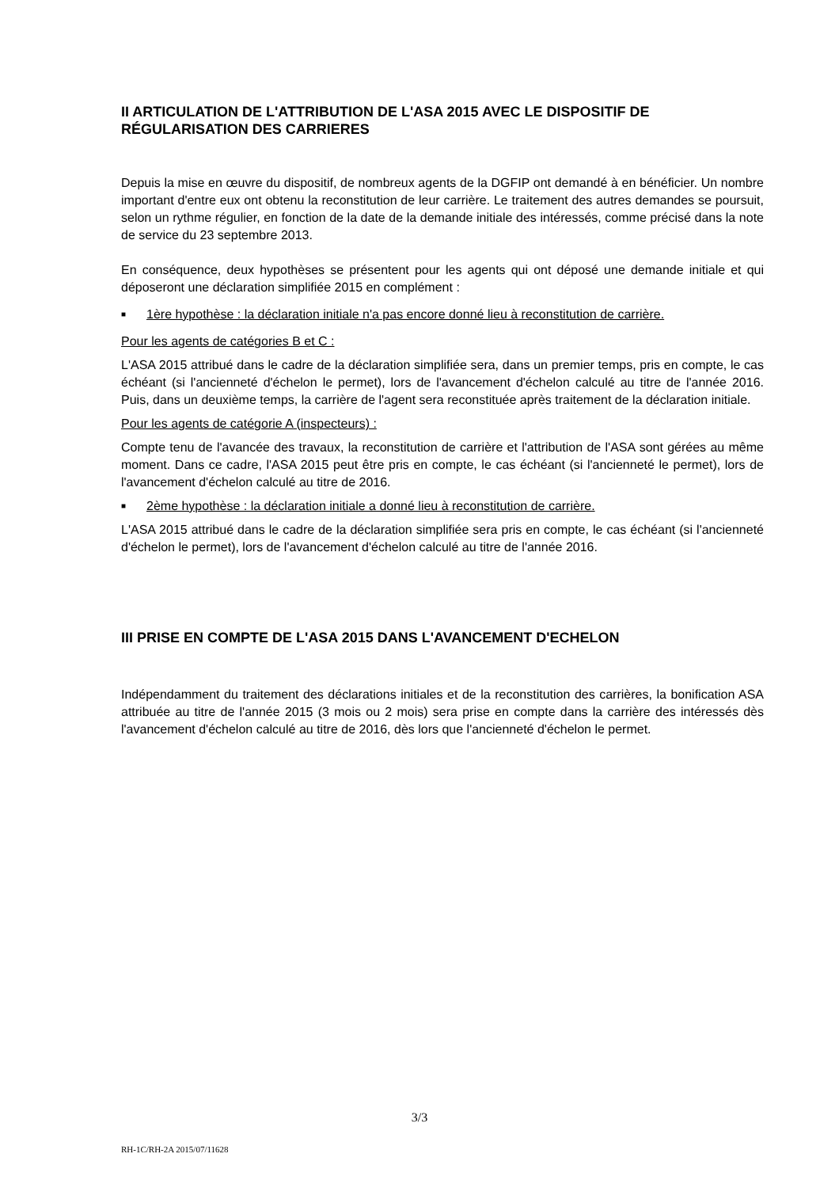II ARTICULATION DE L'ATTRIBUTION DE L'ASA 2015 AVEC LE DISPOSITIF DE RÉGULARISATION DES CARRIERES
Depuis la mise en œuvre du dispositif, de nombreux agents de la DGFIP ont demandé à en bénéficier. Un nombre important d'entre eux ont obtenu la reconstitution de leur carrière. Le traitement des autres demandes se poursuit, selon un rythme régulier, en fonction de la date de la demande initiale des intéressés, comme précisé dans la note de service du 23 septembre 2013.
En conséquence, deux hypothèses se présentent pour les agents qui ont déposé une demande initiale et qui déposeront une déclaration simplifiée 2015 en complément :
■
1ère hypothèse : la déclaration initiale n'a pas encore donné lieu à reconstitution de carrière.
Pour les agents de catégories B et C :
L'ASA 2015 attribué dans le cadre de la déclaration simplifiée sera, dans un premier temps, pris en compte, le cas échéant (si l'ancienneté d'échelon le permet), lors de l'avancement d'échelon calculé au titre de l'année 2016. Puis, dans un deuxième temps, la carrière de l'agent sera reconstituée après traitement de la déclaration initiale.
Pour les agents de catégorie A (inspecteurs) :
Compte tenu de l'avancée des travaux, la reconstitution de carrière et l'attribution de l'ASA sont gérées au même moment. Dans ce cadre, l'ASA 2015 peut être pris en compte, le cas échéant (si l'ancienneté le permet), lors de l'avancement d'échelon calculé au titre de 2016.
■
2ème hypothèse : la déclaration initiale a donné lieu à reconstitution de carrière.
L'ASA 2015 attribué dans le cadre de la déclaration simplifiée sera pris en compte, le cas échéant (si l'ancienneté d'échelon le permet), lors de l'avancement d'échelon calculé au titre de l'année 2016.
III PRISE EN COMPTE DE L'ASA 2015 DANS L'AVANCEMENT D'ECHELON
Indépendamment du traitement des déclarations initiales et de la reconstitution des carrières, la bonification ASA attribuée au titre de l'année 2015 (3 mois ou 2 mois) sera prise en compte dans la carrière des intéressés dès l'avancement d'échelon calculé au titre de 2016, dès lors que l'ancienneté d'échelon le permet.
3/3
RH-1C/RH-2A 2015/07/11628